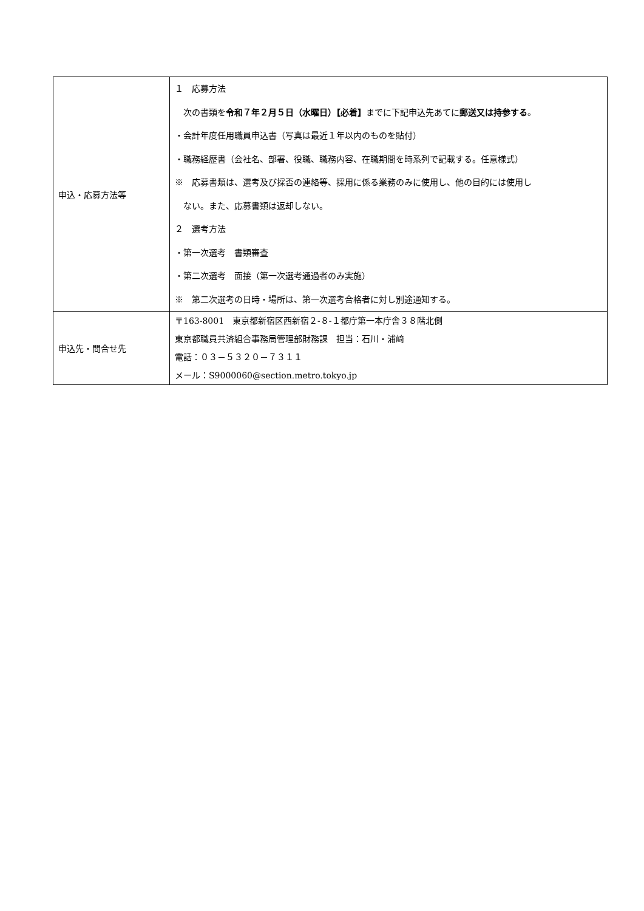| 申込・応募方法等 | １ 応募方法 次の書類を 令和７年２月５日（水曜日）【必着】 までに下記申込先あてに 郵送又は持参する 。 ・会計年度任用職員申込書（写真は最近１年以内のものを貼付） ・職務経歴書（会社名、部署、役職、職務内容、在職期間を時系列で記載する。任意様式） ※ 応募書類は、選考及び採否の連絡等、採用に係る業務のみに使用し、他の目的には使用し ない。また、応募書類は返却しない。 ２ 選考方法 ・第一次選考 書類審査 ・第二次選考 面接（第一次選考通過者のみ実施） ※ 第二次選考の日時・場所は、第一次選考合格者に対し別途通知する。 |
| 申込先・問合せ先 | 〒163-8001 東京都新宿区西新宿２-８-１都庁第一本庁舎３８階北側 東京都職員共済組合事務局管理部財務課 担当：石川・浦﨑 電話：０３－５３２０－７３１１ メール：S9000060@section.metro.tokyo.jp |